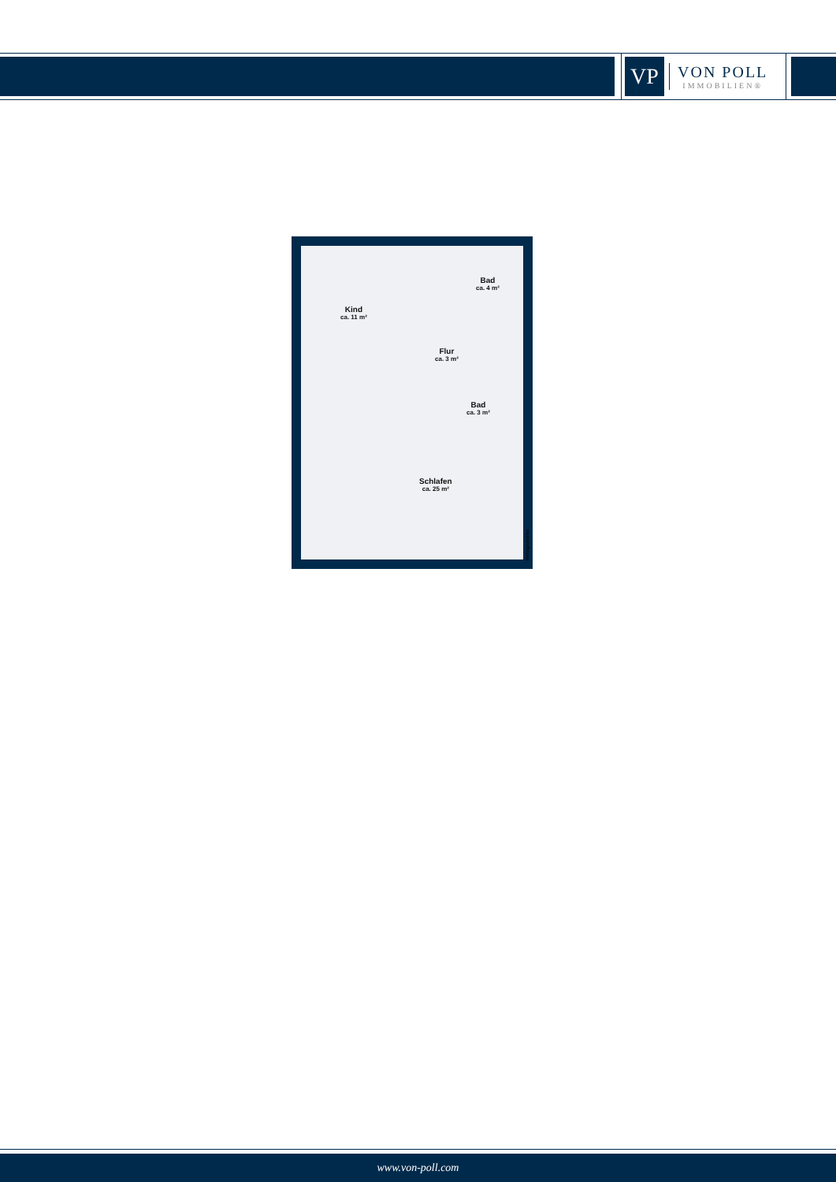VP
VON POLL
IMMOBILIEN®
Kind
ca. 11 m²
Bad
ca. 4 m²
Flur
ca. 3 m²
Bad
ca. 3 m²
Schlafen
ca. 25 m²
Immogrundriss
www.von-poll.com